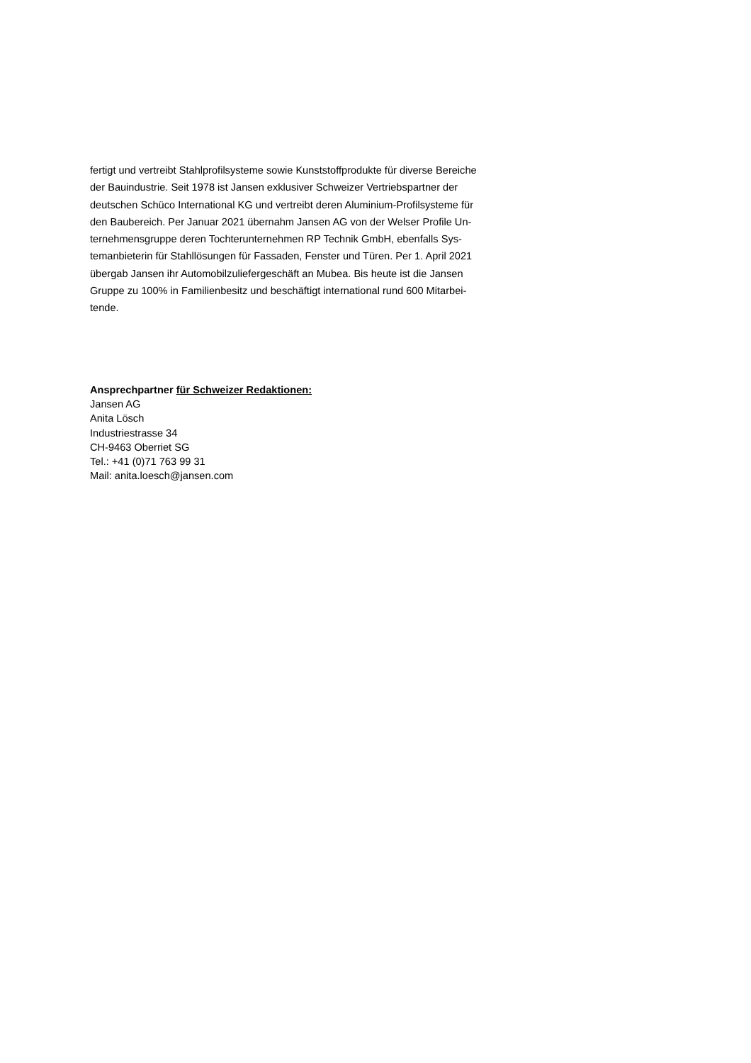fertigt und vertreibt Stahlprofilsysteme sowie Kunststoffprodukte für diverse Bereiche
der Bauindustrie. Seit 1978 ist Jansen exklusiver Schweizer Vertriebspartner der
deutschen Schüco International KG und vertreibt deren Aluminium-Profilsysteme für
den Baubereich. Per Januar 2021 übernahm Jansen AG von der Welser Profile Un-
ternehmensgruppe deren Tochterunternehmen RP Technik GmbH, ebenfalls Sys-
temanbieterin für Stahllösungen für Fassaden, Fenster und Türen. Per 1. April 2021
übergab Jansen ihr Automobilzuliefergeschäft an Mubea. Bis heute ist die Jansen
Gruppe zu 100% in Familienbesitz und beschäftigt international rund 600 Mitarbei-
tende.
Ansprechpartner für Schweizer Redaktionen:
Jansen AG
Anita Lösch
Industriestrasse 34
CH-9463 Oberriet SG
Tel.: +41 (0)71 763 99 31
Mail: anita.loesch@jansen.com